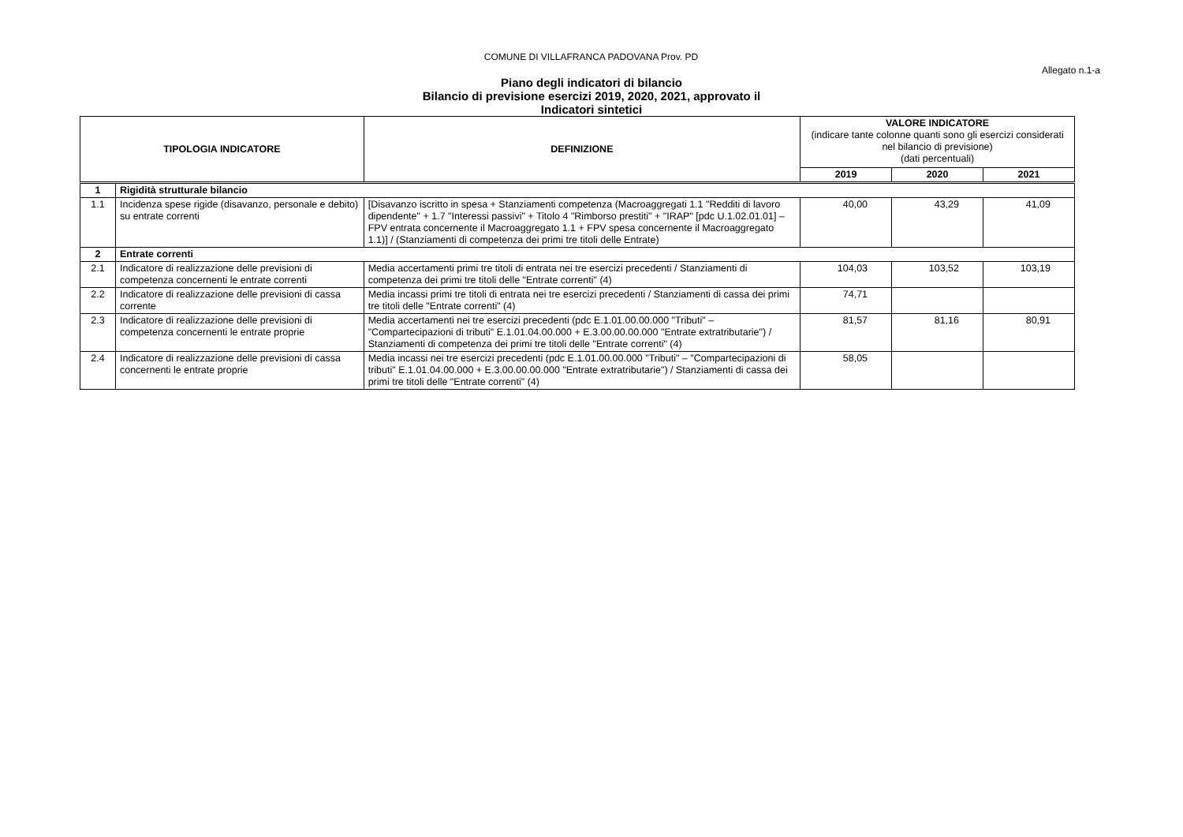COMUNE DI VILLAFRANCA PADOVANA Prov. PD
Allegato n.1-a
Piano degli indicatori di bilancio
Bilancio di previsione esercizi 2019, 2020, 2021, approvato il
Indicatori sintetici
| TIPOLOGIA INDICATORE | | DEFINIZIONE | VALORE INDICATORE (indicare tante colonne quanti sono gli esercizi considerati nel bilancio di previsione) (dati percentuali) | | |
| --- | --- | --- | --- | --- | --- |
| | | | 2019 | 2020 | 2021 |
| 1 | Rigidità strutturale bilancio | | | | |
| 1.1 | Incidenza spese rigide (disavanzo, personale e debito) su entrate correnti | [Disavanzo iscritto in spesa + Stanziamenti competenza (Macroaggregati 1.1 "Redditi di lavoro dipendente" + 1.7 "Interessi passivi" + Titolo 4 "Rimborso prestiti" + "IRAP" [pdc U.1.02.01.01] – FPV entrata concernente il Macroaggregato 1.1 + FPV spesa concernente il Macroaggregato 1.1)] / (Stanziamenti di competenza dei primi tre titoli delle Entrate) | 40,00 | 43,29 | 41,09 |
| 2 | Entrate correnti | | | | |
| 2.1 | Indicatore di realizzazione delle previsioni di competenza concernenti le entrate correnti | Media accertamenti primi tre titoli di entrata nei tre esercizi precedenti / Stanziamenti di competenza dei primi tre titoli delle "Entrate correnti" (4) | 104,03 | 103,52 | 103,19 |
| 2.2 | Indicatore di realizzazione delle previsioni di cassa corrente | Media incassi primi tre titoli di entrata nei tre esercizi precedenti / Stanziamenti di cassa dei primi tre titoli delle "Entrate correnti" (4) | 74,71 | | |
| 2.3 | Indicatore di realizzazione delle previsioni di competenza concernenti le entrate proprie | Media accertamenti nei tre esercizi precedenti (pdc E.1.01.00.00.000 "Tributi" – "Compartecipazioni di tributi" E.1.01.04.00.000 + E.3.00.00.00.000 "Entrate extratributarie") / Stanziamenti di competenza dei primi tre titoli delle "Entrate correnti" (4) | 81,57 | 81,16 | 80,91 |
| 2.4 | Indicatore di realizzazione delle previsioni di cassa concernenti le entrate proprie | Media incassi nei tre esercizi precedenti (pdc E.1.01.00.00.000 "Tributi" – "Compartecipazioni di tributi" E.1.01.04.00.000 + E.3.00.00.00.000 "Entrate extratributarie") / Stanziamenti di cassa dei primi tre titoli delle "Entrate correnti" (4) | 58,05 | | |